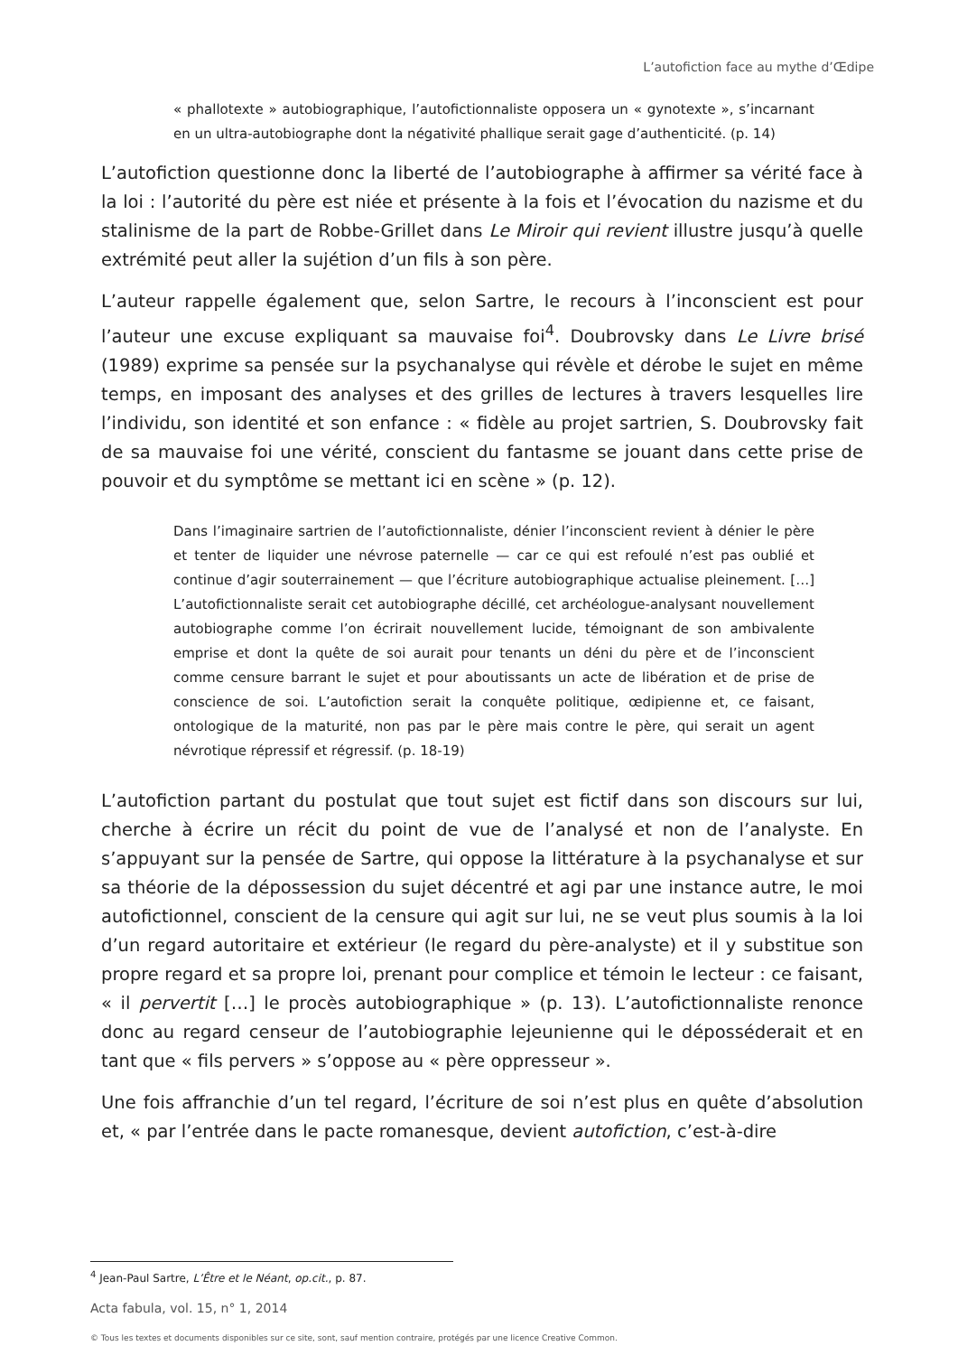L’autofiction face au mythe d’Œdipe
« phallotexte » autobiographique, l’autofictionnaliste opposera un « gynotexte », s’incarnant en un ultra-autobiographe dont la négativité phallique serait gage d’authenticité. (p. 14)
L’autofiction questionne donc la liberté de l’autobiographe à affirmer sa vérité face à la loi : l’autorité du père est niée et présente à la fois et l’évocation du nazisme et du stalinisme de la part de Robbe-Grillet dans Le Miroir qui revient illustre jusqu’à quelle extrémité peut aller la sujétion d’un fils à son père.
L’auteur rappelle également que, selon Sartre, le recours à l’inconscient est pour l’auteur une excuse expliquant sa mauvaise foi<sup>4</sup>. Doubrovsky dans Le Livre brisé (1989) exprime sa pensée sur la psychanalyse qui révèle et dérobe le sujet en même temps, en imposant des analyses et des grilles de lectures à travers lesquelles lire l’individu, son identité et son enfance : « fidèle au projet sartrien, S. Doubrovsky fait de sa mauvaise foi une vérité, conscient du fantasme se jouant dans cette prise de pouvoir et du symptôme se mettant ici en scène » (p. 12).
Dans l’imaginaire sartrien de l’autofictionnaliste, dénier l’inconscient revient à dénier le père et tenter de liquider une névrose paternelle — car ce qui est refoulé n’est pas oublié et continue d’agir souterrainement — que l’écriture autobiographique actualise pleinement. […] L’autofictionnaliste serait cet autobiographe décillé, cet archéologue-analysant nouvellement autobiographe comme l’on écrirait nouvellement lucide, témoignant de son ambivalente emprise et dont la quête de soi aurait pour tenants un déni du père et de l’inconscient comme censure barrant le sujet et pour aboutissants un acte de libération et de prise de conscience de soi. L’autofiction serait la conquête politique, œdipienne et, ce faisant, ontologique de la maturité, non pas par le père mais contre le père, qui serait un agent névrotique répressif et régressif. (p. 18-19)
L’autofiction partant du postulat que tout sujet est fictif dans son discours sur lui, cherche à écrire un récit du point de vue de l’analysé et non de l’analyste. En s’appuyant sur la pensée de Sartre, qui oppose la littérature à la psychanalyse et sur sa théorie de la dépossession du sujet décentré et agi par une instance autre, le moi autofictionnel, conscient de la censure qui agit sur lui, ne se veut plus soumis à la loi d’un regard autoritaire et extérieur (le regard du père-analyste) et il y substitue son propre regard et sa propre loi, prenant pour complice et témoin le lecteur : ce faisant, « il pervertit […] le procès autobiographique » (p. 13). L’autofictionnaliste renonce donc au regard censeur de l’autobiographie lejeunienne qui le déposséderait et en tant que « fils pervers » s’oppose au « père oppresseur ».
Une fois affranchie d’un tel regard, l’écriture de soi n’est plus en quête d’absolution et, « par l’entrée dans le pacte romanesque, devient autofiction, c’est-à-dire
<sup>4</sup> Jean-Paul Sartre, L’Être et le Néant, op.cit., p. 87.
Acta fabula, vol. 15, n° 1, 2014
© Tous les textes et documents disponibles sur ce site, sont, sauf mention contraire, protégés par une licence Creative Common.